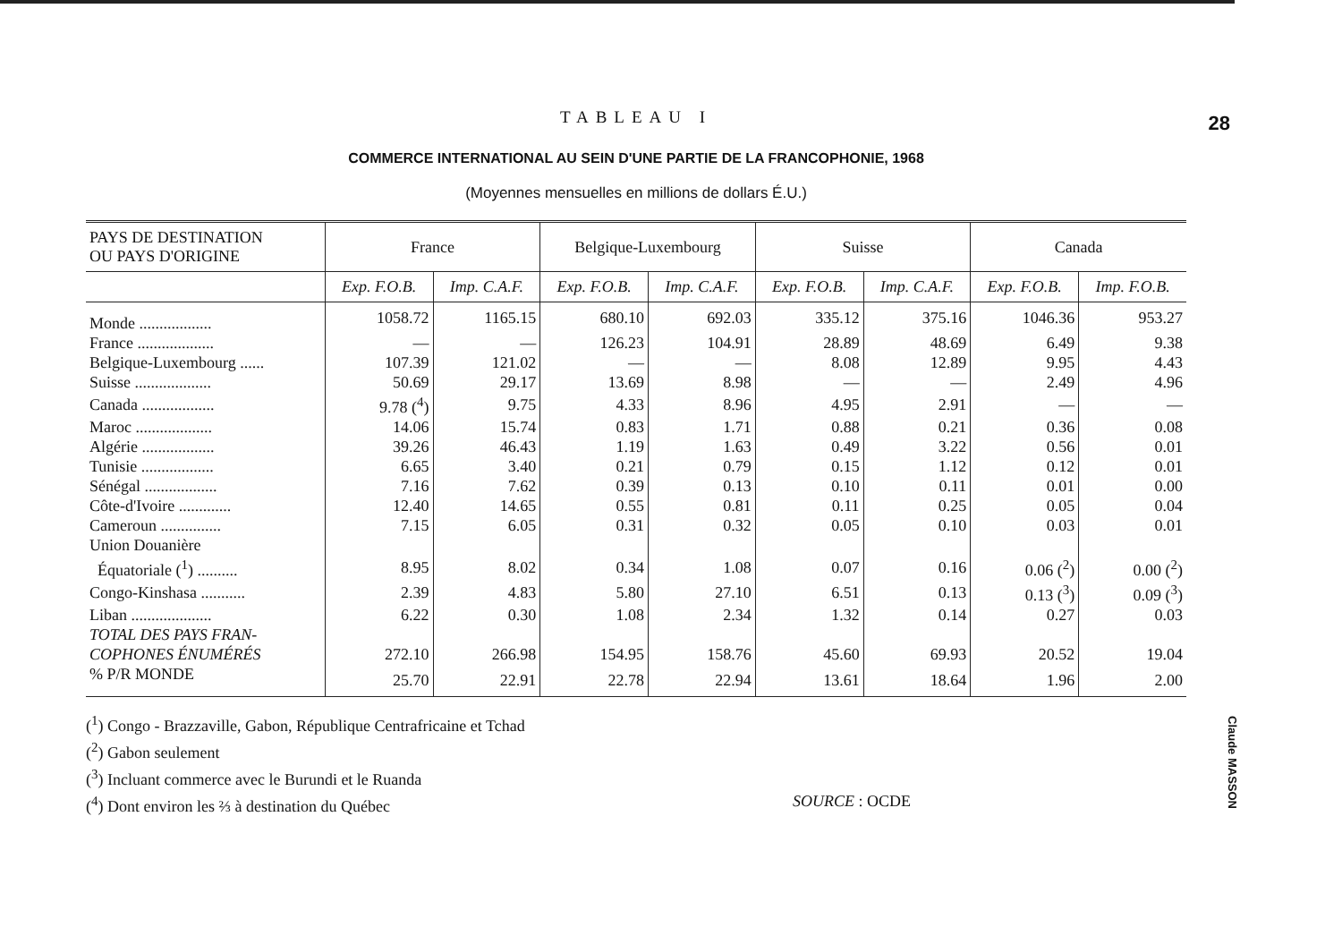28
Claude MASSON
TABLEAU I
COMMERCE INTERNATIONAL AU SEIN D'UNE PARTIE DE LA FRANCOPHONIE, 1968
(Moyennes mensuelles en millions de dollars É.U.)
| PAYS DE DESTINATION OU PAYS D'ORIGINE | France | | Belgique-Luxembourg | | Suisse | | Canada | |
| --- | --- | --- | --- | --- | --- | --- | --- | --- |
| | Exp. F.O.B. | Imp. C.A.F. | Exp. F.O.B. | Imp. C.A.F. | Exp. F.O.B. | Imp. C.A.F. | Exp. F.O.B. | Imp. F.O.B. |
| Monde .................. | 1058.72 | 1165.15 | 680.10 | 692.03 | 335.12 | 375.16 | 1046.36 | 953.27 |
| France ................... | — | — | 126.23 | 104.91 | 28.89 | 48.69 | 6.49 | 9.38 |
| Belgique-Luxembourg ...... | 107.39 | 121.02 | — | — | 8.08 | 12.89 | 9.95 | 4.43 |
| Suisse ................... | 50.69 | 29.17 | 13.69 | 8.98 | — | — | 2.49 | 4.96 |
| Canada .................. | 9.78 (<sup>4</sup>) | 9.75 | 4.33 | 8.96 | 4.95 | 2.91 | — | — |
| Maroc ................... | 14.06 | 15.74 | 0.83 | 1.71 | 0.88 | 0.21 | 0.36 | 0.08 |
| Algérie .................. | 39.26 | 46.43 | 1.19 | 1.63 | 0.49 | 3.22 | 0.56 | 0.01 |
| Tunisie .................. | 6.65 | 3.40 | 0.21 | 0.79 | 0.15 | 1.12 | 0.12 | 0.01 |
| Sénégal .................. | 7.16 | 7.62 | 0.39 | 0.13 | 0.10 | 0.11 | 0.01 | 0.00 |
| Côte-d'Ivoire ............. | 12.40 | 14.65 | 0.55 | 0.81 | 0.11 | 0.25 | 0.05 | 0.04 |
| Cameroun ............... | 7.15 | 6.05 | 0.31 | 0.32 | 0.05 | 0.10 | 0.03 | 0.01 |
| Union Douanière Équatoriale (<sup>1</sup>) .......... | 8.95 | 8.02 | 0.34 | 1.08 | 0.07 | 0.16 | 0.06 (<sup>2</sup>) | 0.00 (<sup>2</sup>) |
| Congo-Kinshasa ........... | 2.39 | 4.83 | 5.80 | 27.10 | 6.51 | 0.13 | 0.13 (<sup>3</sup>) | 0.09 (<sup>3</sup>) |
| Liban .................... | 6.22 | 0.30 | 1.08 | 2.34 | 1.32 | 0.14 | 0.27 | 0.03 |
| TOTAL DES PAYS FRAN- COPHONES ÉNUMÉRÉS | 272.10 | 266.98 | 154.95 | 158.76 | 45.60 | 69.93 | 20.52 | 19.04 |
| % P/R MONDE | 25.70 | 22.91 | 22.78 | 22.94 | 13.61 | 18.64 | 1.96 | 2.00 |
(<sup>1</sup>) Congo - Brazzaville, Gabon, République Centrafricaine et Tchad
(<sup>2</sup>) Gabon seulement
(<sup>3</sup>) Incluant commerce avec le Burundi et le Ruanda
(<sup>4</sup>) Dont environ les ⅔ à destination du Québec SOURCE : OCDE